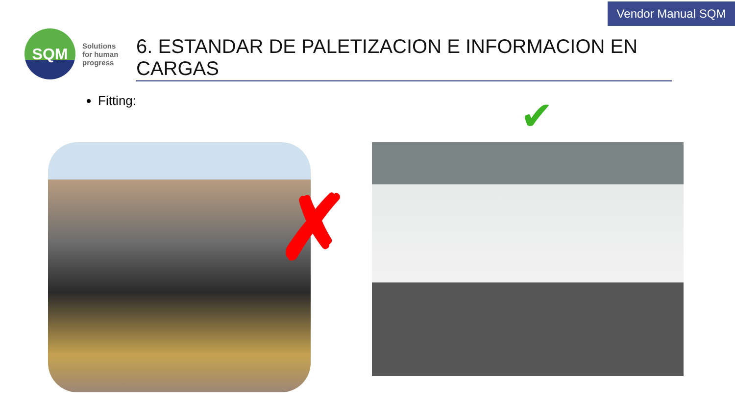Vendor Manual SQM
SQM
Solutions
for human
progress
6. ESTANDAR DE PALETIZACION E INFORMACION EN CARGAS
Fitting:
✗
✔